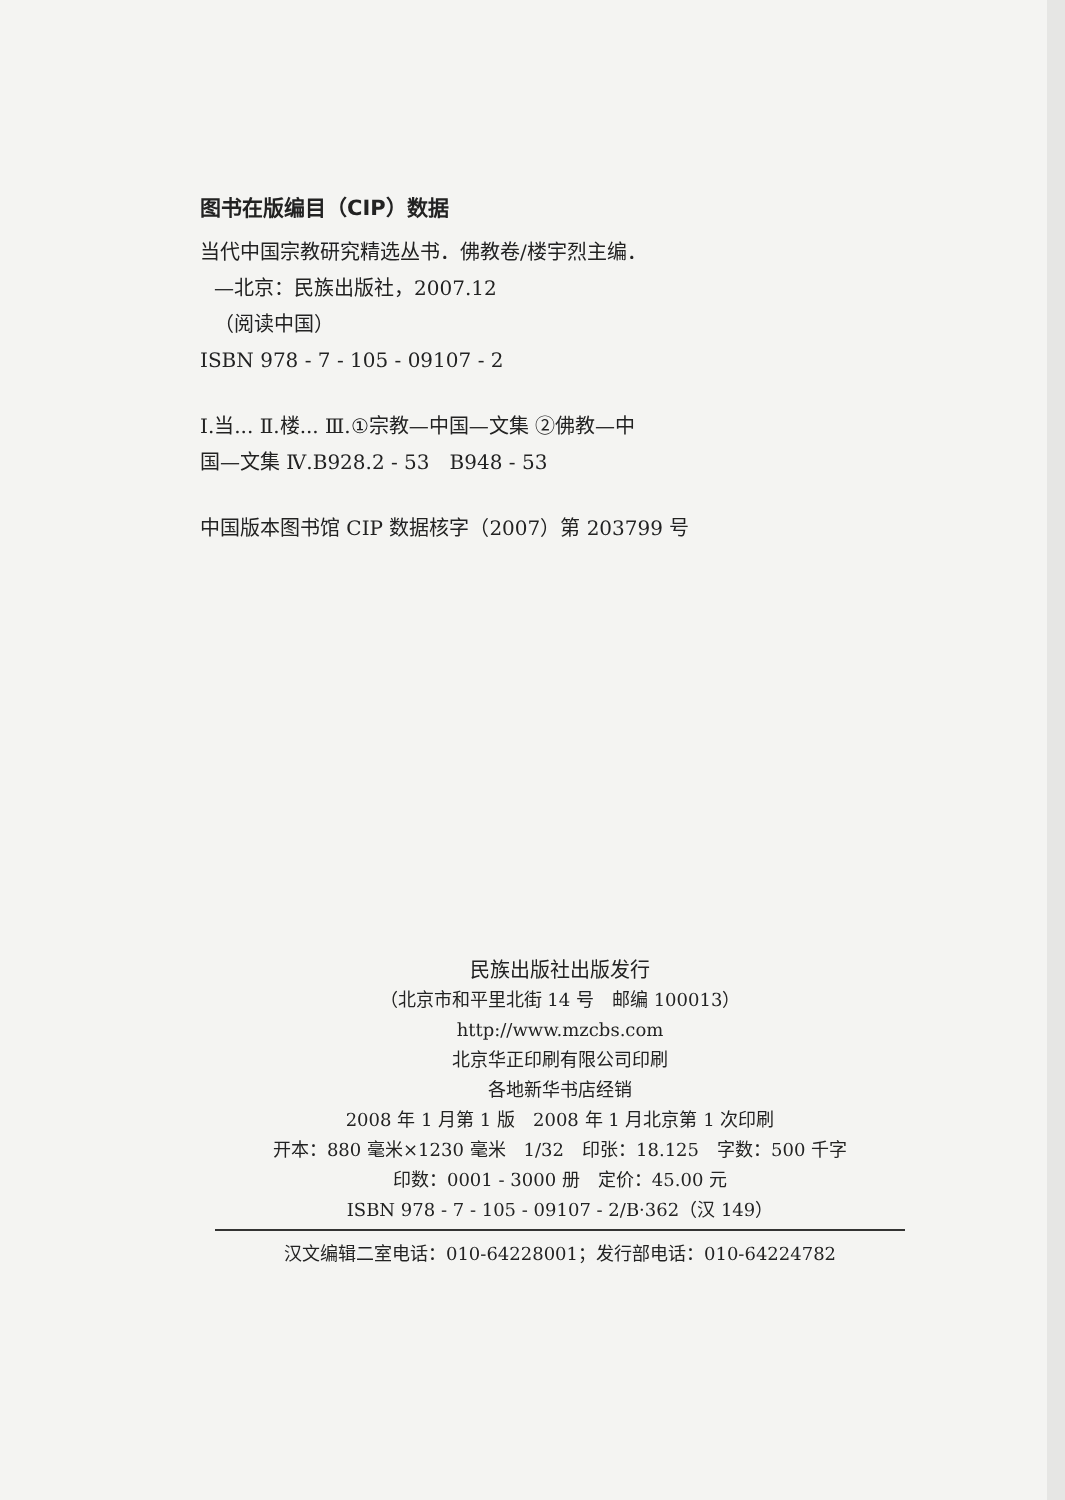图书在版编目（CIP）数据
当代中国宗教研究精选丛书．佛教卷/楼宇烈主编．
—北京：民族出版社，2007.12
（阅读中国）
ISBN 978 - 7 - 105 - 09107 - 2
Ⅰ.当... Ⅱ.楼... Ⅲ.①宗教—中国—文集 ②佛教—中
国—文集 Ⅳ.B928.2 - 53　B948 - 53
中国版本图书馆 CIP 数据核字（2007）第 203799 号
民族出版社出版发行
（北京市和平里北街 14 号　邮编 100013）
http://www.mzcbs.com
北京华正印刷有限公司印刷
各地新华书店经销
2008 年 1 月第 1 版　2008 年 1 月北京第 1 次印刷
开本：880 毫米×1230 毫米　1/32　印张：18.125　字数：500 千字
印数：0001 - 3000 册　定价：45.00 元
ISBN 978 - 7 - 105 - 09107 - 2/B·362（汉 149）
汉文编辑二室电话：010-64228001；发行部电话：010-64224782